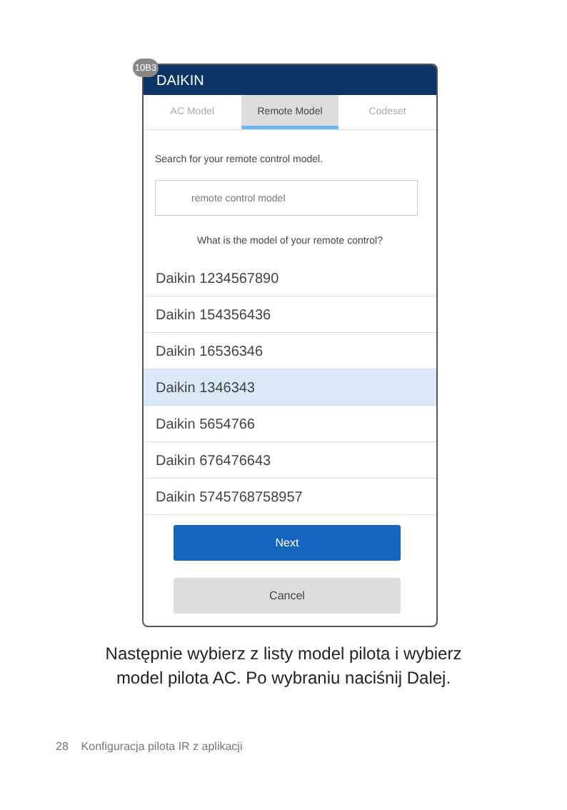10B3
DAIKIN
AC Model Remote Model Codeset
Search for your remote control model.
remote control model
What is the model of your remote control?
Daikin 1234567890
Daikin 154356436
Daikin 16536346
Daikin 1346343
Daikin 5654766
Daikin 676476643
Daikin 5745768758957
Next
Cancel
Następnie wybierz z listy model pilota i wybierz
model pilota AC. Po wybraniu naciśnij Dalej.
28 Konfiguracja pilota IR z aplikacji